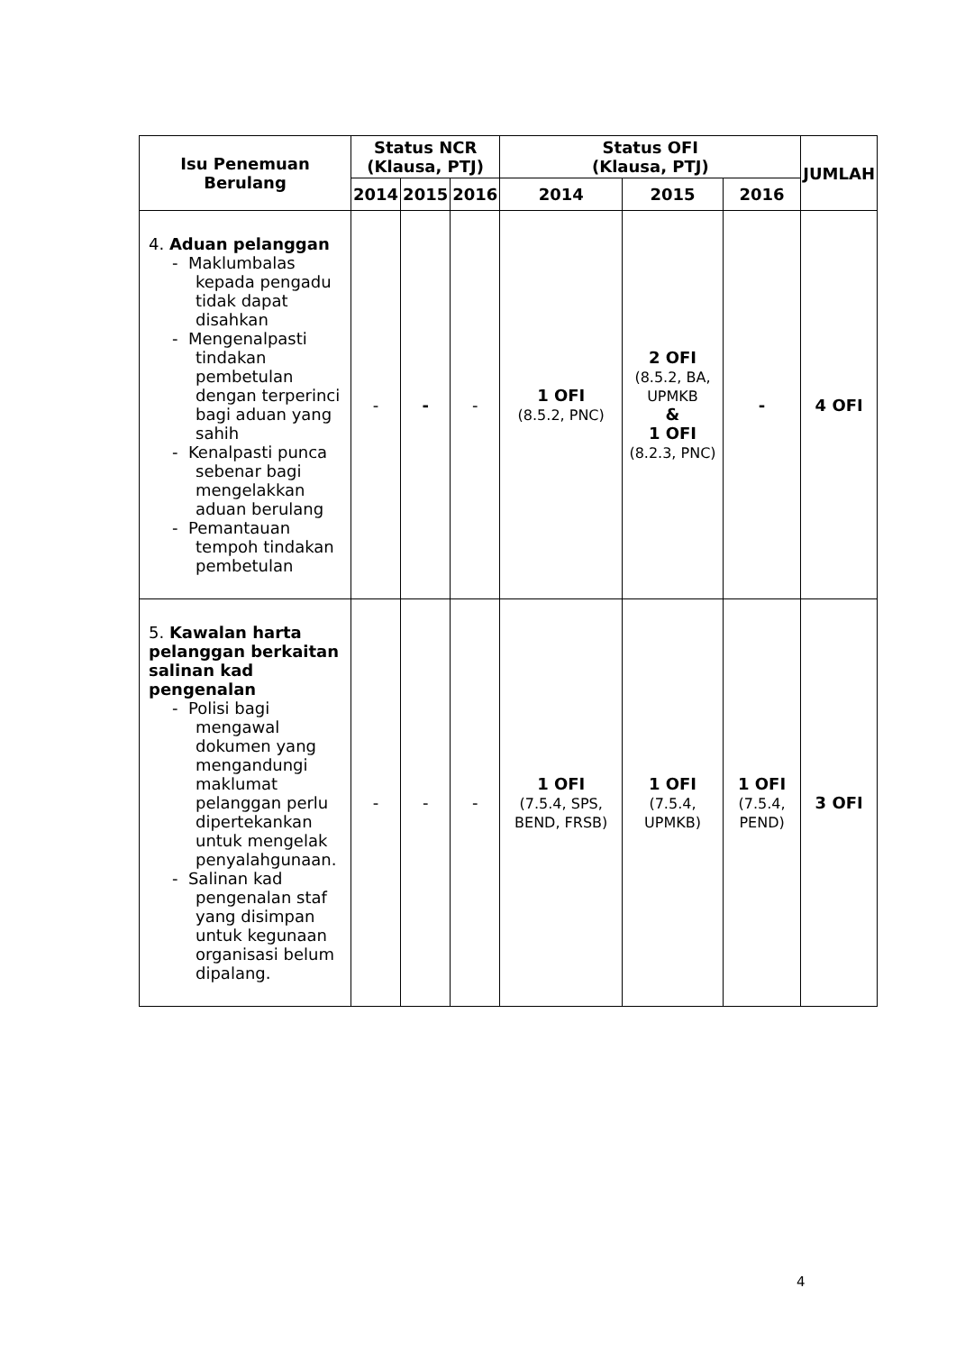| Isu Penemuan Berulang | Status NCR (Klausa, PTJ) | | | Status OFI (Klausa, PTJ) | | | JUMLAH |
| --- | --- | --- | --- | --- | --- | --- | --- |
| | 2014 | 2015 | 2016 | 2014 | 2015 | 2016 | |
| 4. Aduan pelanggan - Maklumbalas kepada pengadu tidak dapat disahkan - Mengenalpasti tindakan pembetulan dengan terperinci bagi aduan yang sahih - Kenalpasti punca sebenar bagi mengelakkan aduan berulang - Pemantauan tempoh tindakan pembetulan | - | - | - | 1 OFI (8.5.2, PNC) | 2 OFI (8.5.2, BA, UPMKB & 1 OFI (8.2.3, PNC) | - | 4 OFI |
| 5. Kawalan harta pelanggan berkaitan salinan kad pengenalan - Polisi bagi mengawal dokumen yang mengandungi maklumat pelanggan perlu dipertekankan untuk mengelak penyalahgunaan. - Salinan kad pengenalan staf yang disimpan untuk kegunaan organisasi belum dipalang. | - | - | - | 1 OFI (7.5.4, SPS, BEND, FRSB) | 1 OFI (7.5.4, UPMKB) | 1 OFI (7.5.4, PEND) | 3 OFI |
4